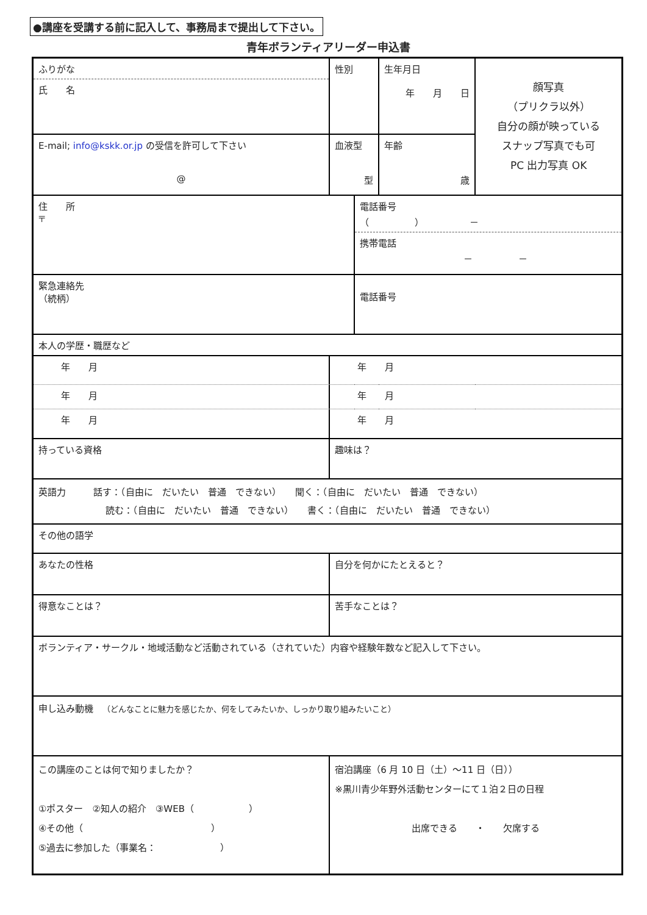●講座を受講する前に記入して、事務局まで提出して下さい。
青年ボランティアリーダー申込書
| ふりがな 氏 名 | | 性別 | | 生年月日 年 月 日 | | 顔写真 （プリクラ以外） 自分の顔が映っている スナップ写真でも可 PC 出力写真 OK |
| E-mail; info@kskk.or.jp の受信を許可して下さい @ | | 血液型 型 | | | 年齢 歳 | |
| 住 所 〒 | | | 電話番号 （ ） － 携帯電話 － － | | | |
| 緊急連絡先 （続柄） | | | 電話番号 | | | |
| 本人の学歴・職歴など | | | | | | |
| 年 月 | 年 月 | | | | | |
| 年 月 | 年 月 | | | | | |
| 年 月 | 年 月 | | | | | |
| 持っている資格 | 趣味は？ | | | | | |
| 英語力 話す：（自由に だいたい 普通 できない） 聞く：（自由に だいたい 普通 できない） 読む：（自由に だいたい 普通 できない） 書く：（自由に だいたい 普通 できない） | | | | | | |
| その他の語学 | | | | | | |
| あなたの性格 | 自分を何かにたとえると？ | | | | | |
| 得意なことは？ | 苦手なことは？ | | | | | |
| ボランティア・サークル・地域活動など活動されている（されていた）内容や経験年数など記入して下さい。 | | | | | | |
| 申し込み動機 （どんなことに魅力を感じたか、何をしてみたいか、しっかり取り組みたいこと） | | | | | | |
| この講座のことは何で知りましたか？ ①ポスター ②知人の紹介 ③WEB（ ） ④その他（ ） ⑤過去に参加した（事業名： ） | 宿泊講座（6 月 10 日（土）～11 日（日）） ※黒川青少年野外活動センターにて１泊２日の日程 出席できる ・ 欠席する | | | | | |